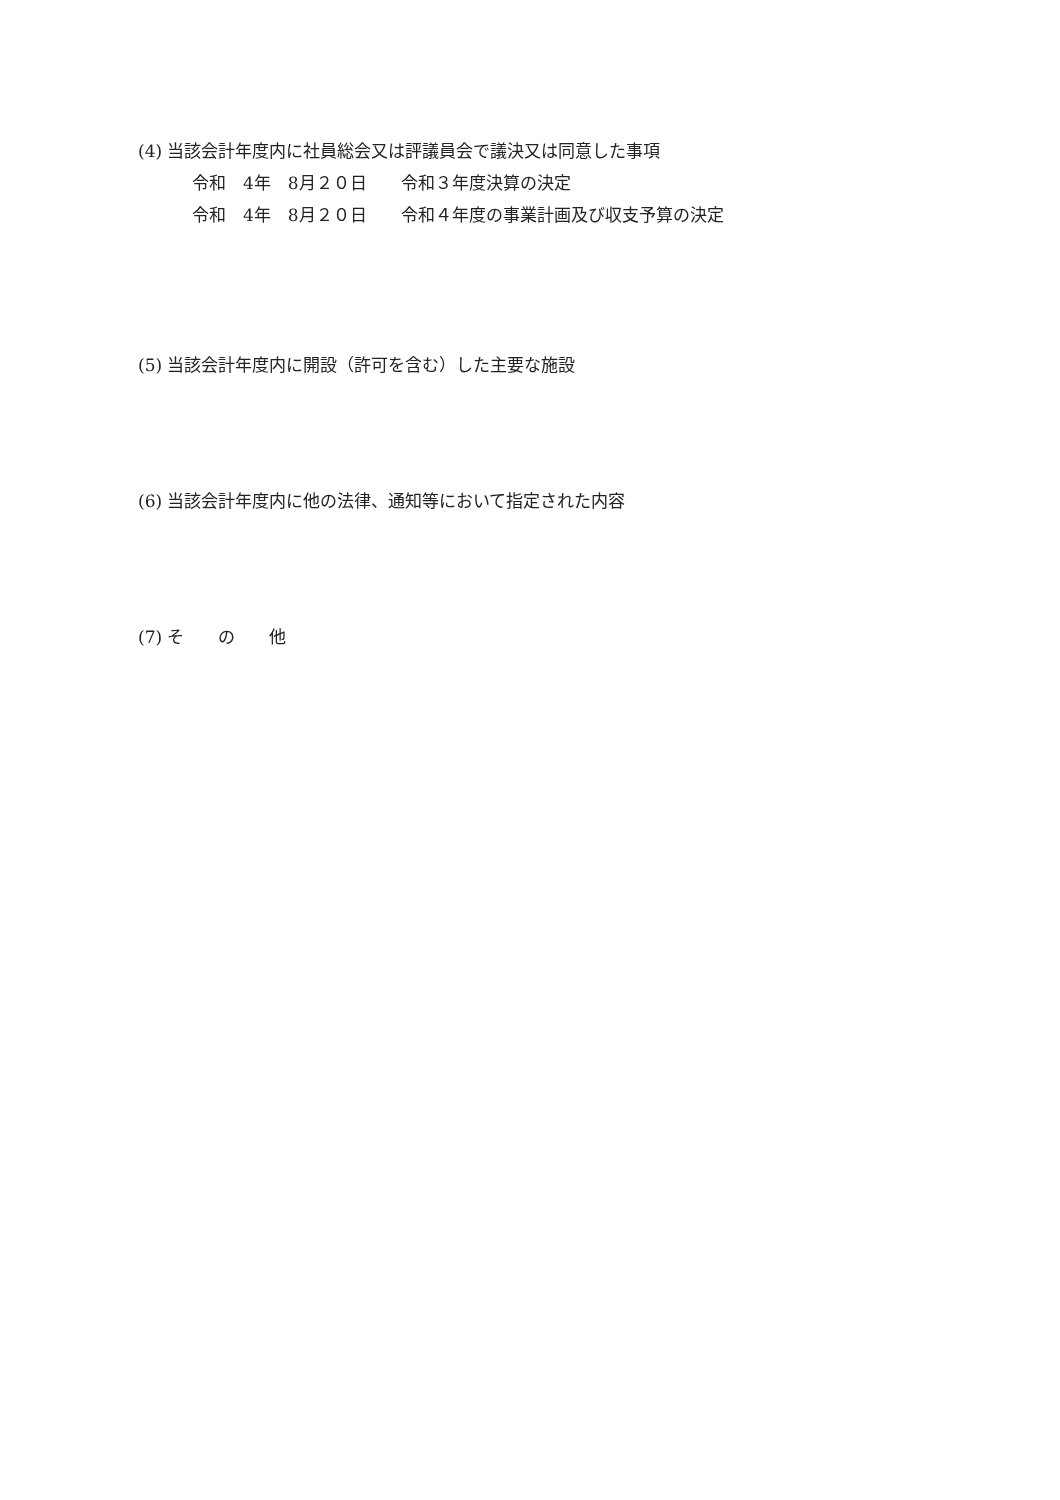(4) 当該会計年度内に社員総会又は評議員会で議決又は同意した事項
令和　4年　8月２０日　　令和３年度決算の決定
令和　4年　8月２０日　　令和４年度の事業計画及び収支予算の決定
(5) 当該会計年度内に開設（許可を含む）した主要な施設
(6) 当該会計年度内に他の法律、通知等において指定された内容
(7) そ　　の　　他